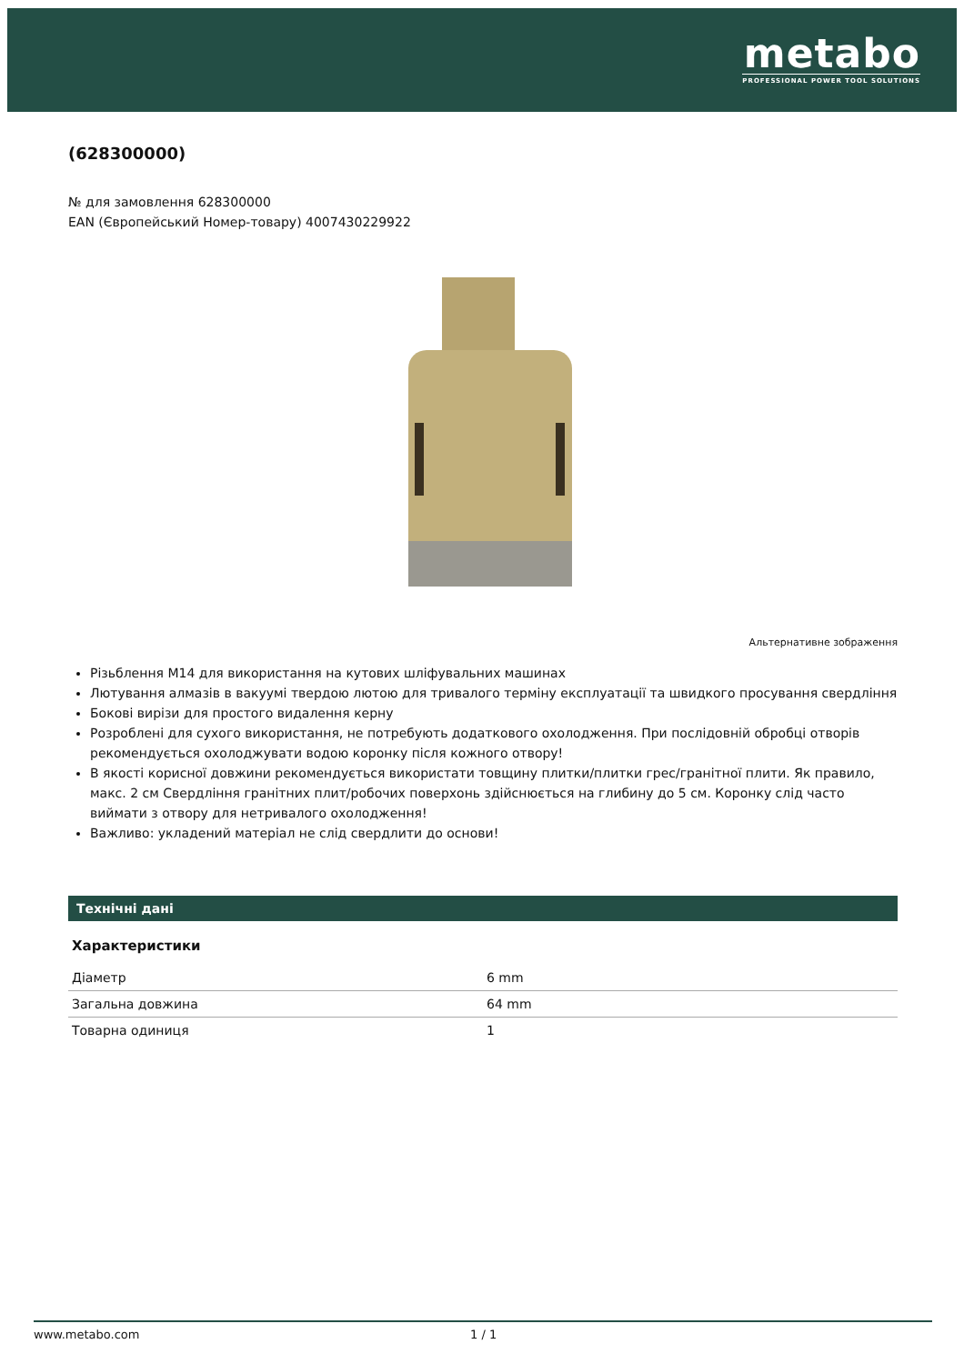metabo
PROFESSIONAL POWER TOOL SOLUTIONS
(628300000)
№ для замовлення 628300000
EAN (Європейський Номер-товару) 4007430229922
Альтернативне зображення
Різьблення M14 для використання на кутових шліфувальних машинах
Лютування алмазів в вакуумі твердою лютою для тривалого терміну експлуатації та швидкого просування свердління
Бокові вирізи для простого видалення керну
Розроблені для сухого використання, не потребують додаткового охолодження. При послідовній обробці отворів рекомендується охолоджувати водою коронку після кожного отвору!
В якості корисної довжини рекомендується використати товщину плитки/плитки грес/гранітної плити. Як правило, макс. 2 см Свердління гранітних плит/робочих поверхонь здійснюється на глибину до 5 см. Коронку слід часто виймати з отвору для нетривалого охолодження!
Важливо: укладений матеріал не слід свердлити до основи!
Технічні дані
Характеристики
| Діаметр | 6 mm |
| Загальна довжина | 64 mm |
| Товарна одиниця | 1 |
www.metabo.com 1 / 1